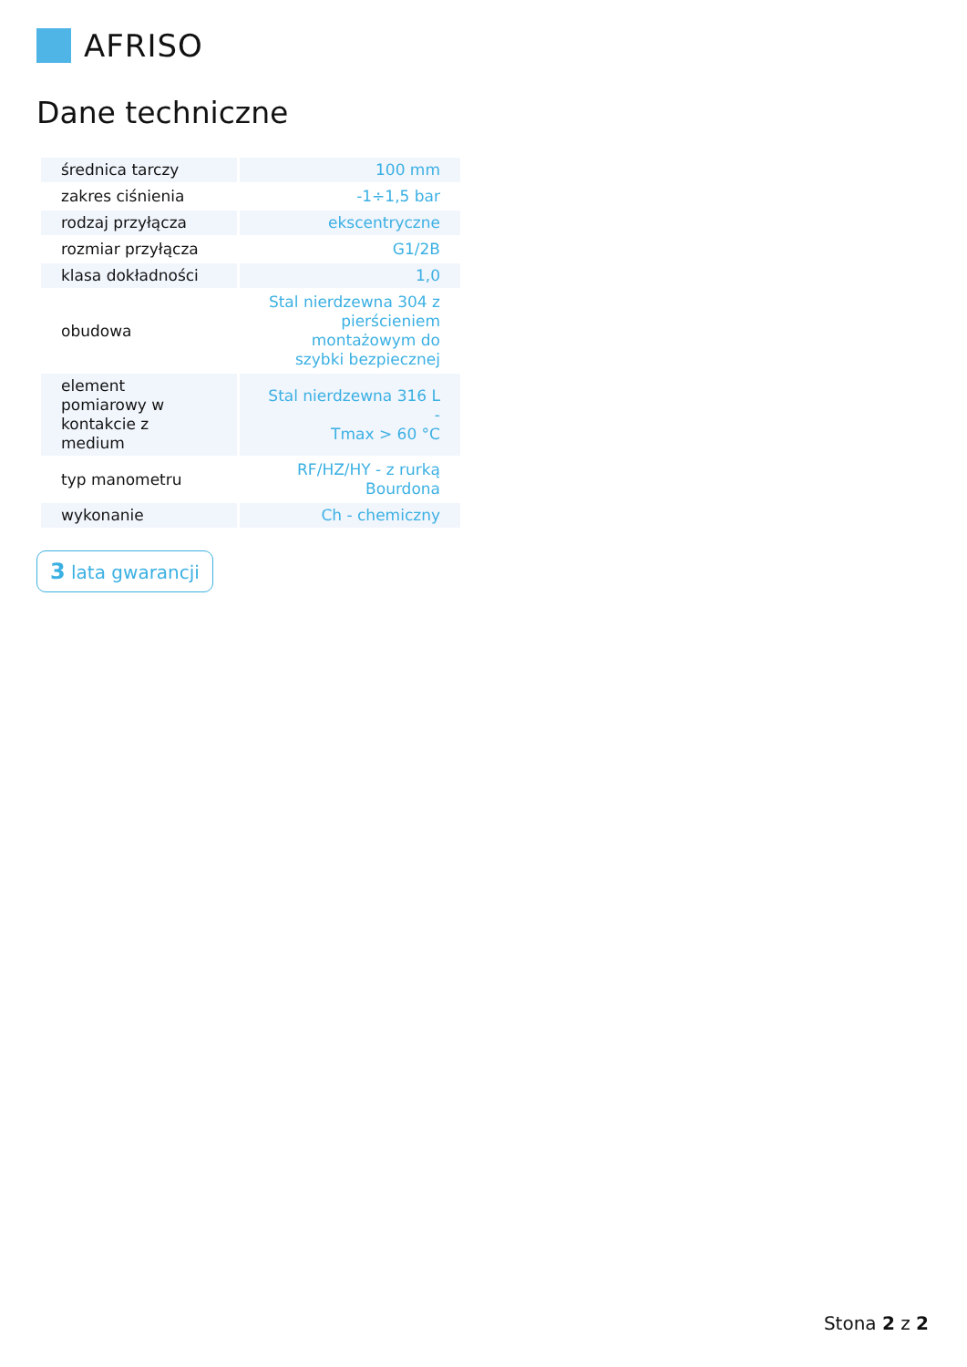AFRISO
Dane techniczne
| średnica tarczy | 100 mm |
| zakres ciśnienia | -1÷1,5 bar |
| rodzaj przyłącza | ekscentryczne |
| rozmiar przyłącza | G1/2B |
| klasa dokładności | 1,0 |
| obudowa | Stal nierdzewna 304 z pierścieniem montażowym do szybki bezpiecznej |
| element pomiarowy w kontakcie z medium | Stal nierdzewna 316 L - Tmax > 60 °C |
| typ manometru | RF/HZ/HY - z rurką Bourdona |
| wykonanie | Ch - chemiczny |
3 lata gwarancji
Stona 2 z 2